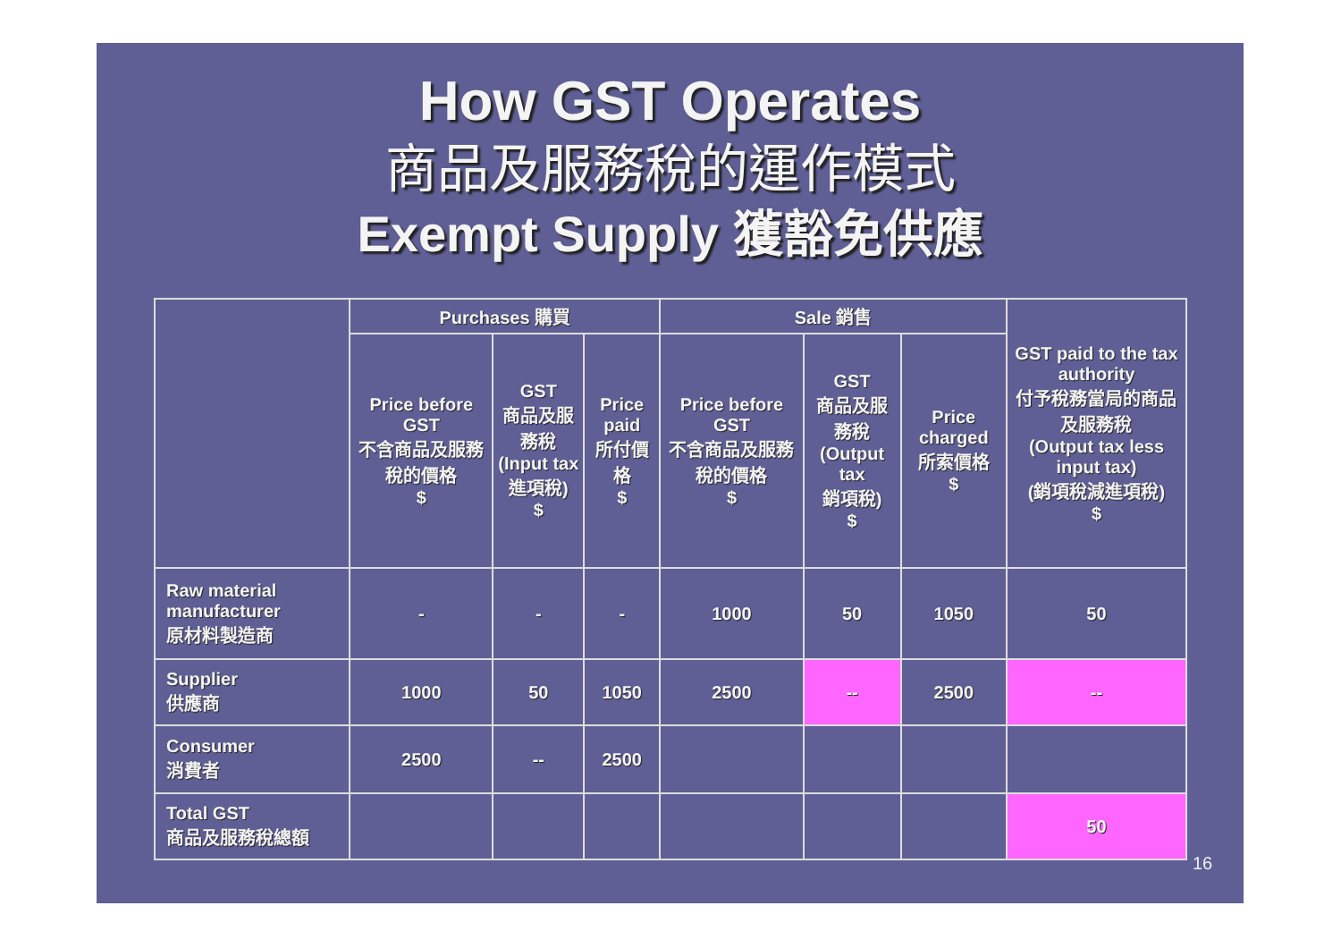How GST Operates
商品及服務稅的運作模式
Exempt Supply 獲豁免供應
| | Purchases 購買 | | | Sale 銷售 | | | GST paid to the tax authority 付予稅務當局的商品及服務稅 (Output tax less input tax) (銷項稅減進項稅) $ |
| --- | --- | --- | --- | --- | --- | --- | --- |
| | Price before GST 不含商品及服務稅的價格 $ | GST 商品及服務稅 (Input tax 進項稅) $ | Price paid 所付價格 $ | Price before GST 不含商品及服務稅的價格 $ | GST 商品及服務稅 (Output tax 銷項稅) $ | Price charged 所索價格 $ | |
| Raw material manufacturer 原材料製造商 | - | - | - | 1000 | 50 | 1050 | 50 |
| Supplier 供應商 | 1000 | 50 | 1050 | 2500 | -- | 2500 | -- |
| Consumer 消費者 | 2500 | -- | 2500 | | | | |
| Total GST 商品及服務稅總額 | | | | | | | 50 |
16